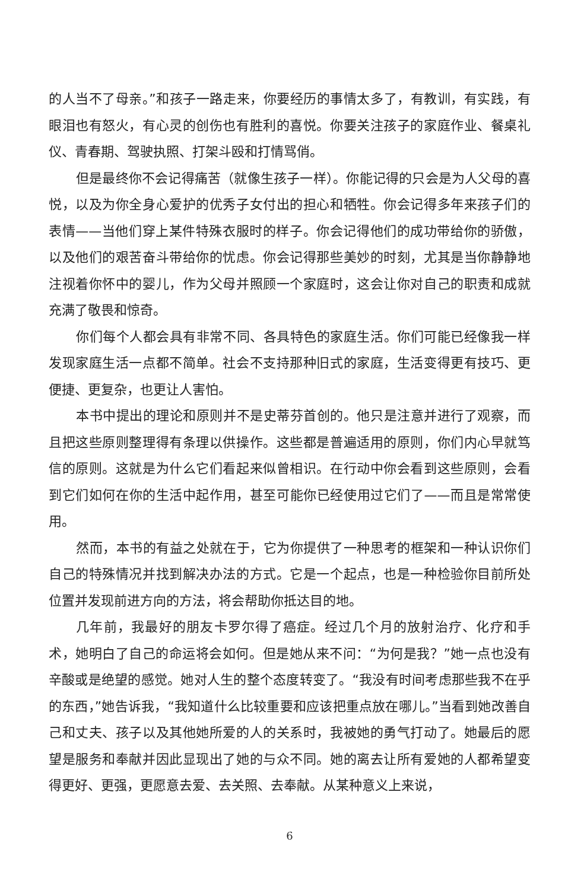的人当不了母亲。”和孩子一路走来，你要经历的事情太多了，有教训，有实践，有眼泪也有怒火，有心灵的创伤也有胜利的喜悦。你要关注孩子的家庭作业、餐桌礼仪、青春期、驾驶执照、打架斗殴和打情骂俏。
但是最终你不会记得痛苦（就像生孩子一样）。你能记得的只会是为人父母的喜悦，以及为你全身心爱护的优秀子女付出的担心和牺牲。你会记得多年来孩子们的表情——当他们穿上某件特殊衣服时的样子。你会记得他们的成功带给你的骄傲，以及他们的艰苦奋斗带给你的忧虑。你会记得那些美妙的时刻，尤其是当你静静地注视着你怀中的婴儿，作为父母并照顾一个家庭时，这会让你对自己的职责和成就充满了敬畏和惊奇。
你们每个人都会具有非常不同、各具特色的家庭生活。你们可能已经像我一样发现家庭生活一点都不简单。社会不支持那种旧式的家庭，生活变得更有技巧、更便捷、更复杂，也更让人害怕。
本书中提出的理论和原则并不是史蒂芬首创的。他只是注意并进行了观察，而且把这些原则整理得有条理以供操作。这些都是普遍适用的原则，你们内心早就笃信的原则。这就是为什么它们看起来似曾相识。在行动中你会看到这些原则，会看到它们如何在你的生活中起作用，甚至可能你已经使用过它们了——而且是常常使用。
然而，本书的有益之处就在于，它为你提供了一种思考的框架和一种认识你们自己的特殊情况并找到解决办法的方式。它是一个起点，也是一种检验你目前所处位置并发现前进方向的方法，将会帮助你抵达目的地。
几年前，我最好的朋友卡罗尔得了癌症。经过几个月的放射治疗、化疗和手术，她明白了自己的命运将会如何。但是她从来不问：“为何是我？”她一点也没有辛酸或是绝望的感觉。她对人生的整个态度转变了。“我没有时间考虑那些我不在乎的东西，”她告诉我，“我知道什么比较重要和应该把重点放在哪儿。”当看到她改善自己和丈夫、孩子以及其他她所爱的人的关系时，我被她的勇气打动了。她最后的愿望是服务和奉献并因此显现出了她的与众不同。她的离去让所有爱她的人都希望变得更好、更强，更愿意去爱、去关照、去奉献。从某种意义上来说，
6